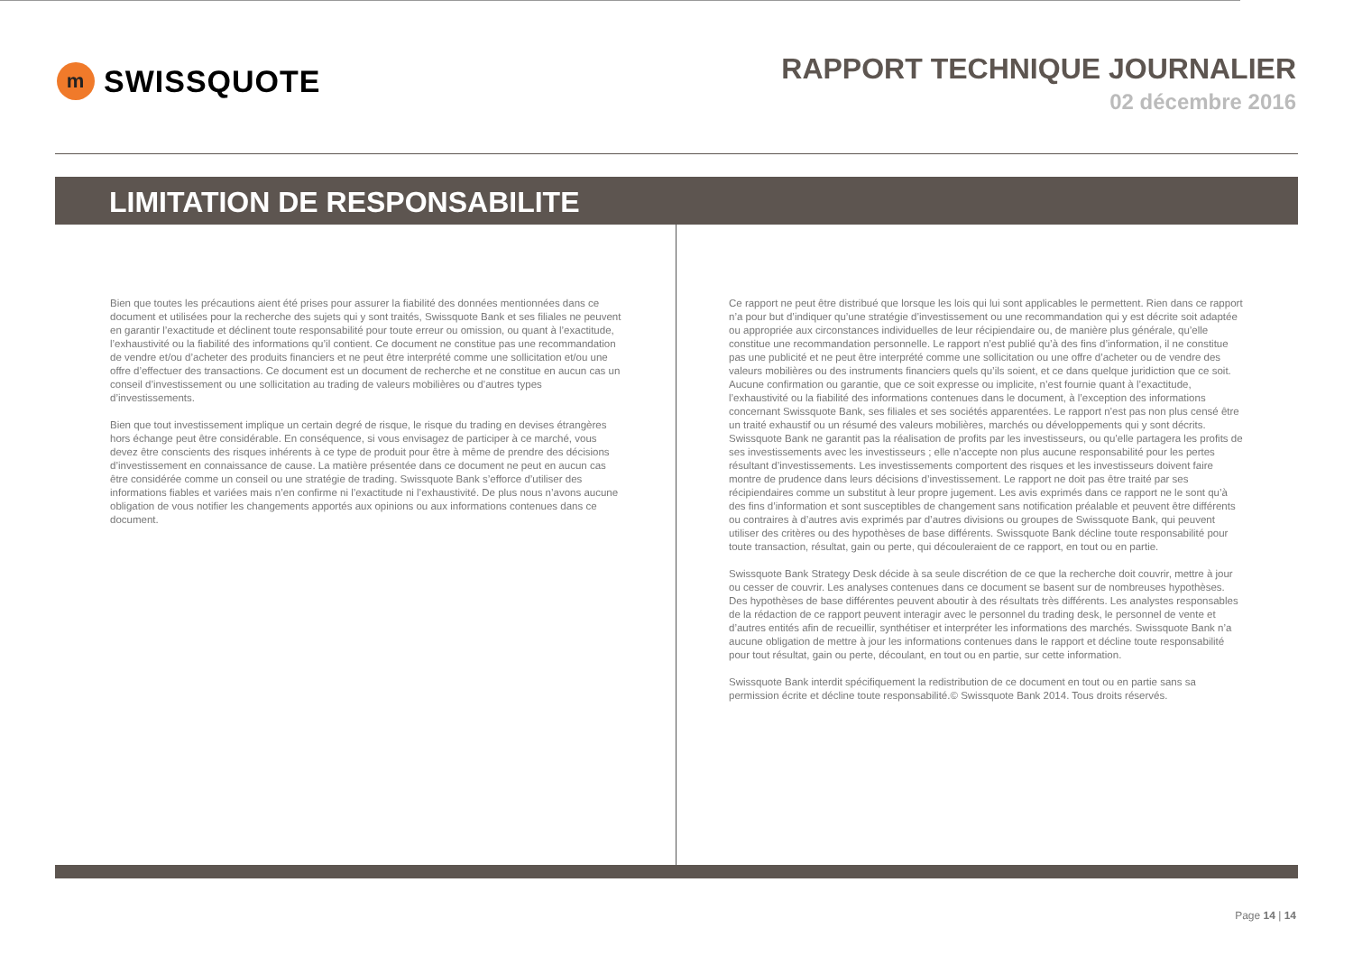m
SWISSQUOTE
RAPPORT TECHNIQUE JOURNALIER
02 décembre 2016
LIMITATION DE RESPONSABILITE
Bien que toutes les précautions aient été prises pour assurer la fiabilité des données mentionnées dans ce document et utilisées pour la recherche des sujets qui y sont traités, Swissquote Bank et ses filiales ne peuvent en garantir l’exactitude et déclinent toute responsabilité pour toute erreur ou omission, ou quant à l’exactitude, l’exhaustivité ou la fiabilité des informations qu’il contient. Ce document ne constitue pas une recommandation de vendre et/ou d’acheter des produits financiers et ne peut être interprété comme une sollicitation et/ou une offre d’effectuer des transactions. Ce document est un document de recherche et ne constitue en aucun cas un conseil d’investissement ou une sollicitation au trading de valeurs mobilières ou d’autres types d’investissements.
Bien que tout investissement implique un certain degré de risque, le risque du trading en devises étrangères hors échange peut être considérable. En conséquence, si vous envisagez de participer à ce marché, vous devez être conscients des risques inhérents à ce type de produit pour être à même de prendre des décisions d’investissement en connaissance de cause. La matière présentée dans ce document ne peut en aucun cas être considérée comme un conseil ou une stratégie de trading. Swissquote Bank s’efforce d’utiliser des informations fiables et variées mais n’en confirme ni l’exactitude ni l’exhaustivité. De plus nous n’avons aucune obligation de vous notifier les changements apportés aux opinions ou aux informations contenues dans ce document.
Ce rapport ne peut être distribué que lorsque les lois qui lui sont applicables le permettent. Rien dans ce rapport n’a pour but d’indiquer qu’une stratégie d’investissement ou une recommandation qui y est décrite soit adaptée ou appropriée aux circonstances individuelles de leur récipiendaire ou, de manière plus générale, qu’elle constitue une recommandation personnelle. Le rapport n’est publié qu’à des fins d’information, il ne constitue pas une publicité et ne peut être interprété comme une sollicitation ou une offre d’acheter ou de vendre des valeurs mobilières ou des instruments financiers quels qu’ils soient, et ce dans quelque juridiction que ce soit. Aucune confirmation ou garantie, que ce soit expresse ou implicite, n’est fournie quant à l’exactitude, l’exhaustivité ou la fiabilité des informations contenues dans le document, à l’exception des informations concernant Swissquote Bank, ses filiales et ses sociétés apparentées. Le rapport n’est pas non plus censé être un traité exhaustif ou un résumé des valeurs mobilières, marchés ou développements qui y sont décrits. Swissquote Bank ne garantit pas la réalisation de profits par les investisseurs, ou qu’elle partagera les profits de ses investissements avec les investisseurs ; elle n’accepte non plus aucune responsabilité pour les pertes résultant d’investissements. Les investissements comportent des risques et les investisseurs doivent faire montre de prudence dans leurs décisions d’investissement. Le rapport ne doit pas être traité par ses récipiendaires comme un substitut à leur propre jugement. Les avis exprimés dans ce rapport ne le sont qu’à des fins d’information et sont susceptibles de changement sans notification préalable et peuvent être différents ou contraires à d’autres avis exprimés par d’autres divisions ou groupes de Swissquote Bank, qui peuvent utiliser des critères ou des hypothèses de base différents. Swissquote Bank décline toute responsabilité pour toute transaction, résultat, gain ou perte, qui découleraient de ce rapport, en tout ou en partie.
Swissquote Bank Strategy Desk décide à sa seule discrétion de ce que la recherche doit couvrir, mettre à jour ou cesser de couvrir. Les analyses contenues dans ce document se basent sur de nombreuses hypothèses. Des hypothèses de base différentes peuvent aboutir à des résultats très différents. Les analystes responsables de la rédaction de ce rapport peuvent interagir avec le personnel du trading desk, le personnel de vente et d’autres entités afin de recueillir, synthétiser et interpréter les informations des marchés. Swissquote Bank n’a aucune obligation de mettre à jour les informations contenues dans le rapport et décline toute responsabilité pour tout résultat, gain ou perte, découlant, en tout ou en partie, sur cette information.
Swissquote Bank interdit spécifiquement la redistribution de ce document en tout ou en partie sans sa permission écrite et décline toute responsabilité.© Swissquote Bank 2014. Tous droits réservés.
Page 14 | 14